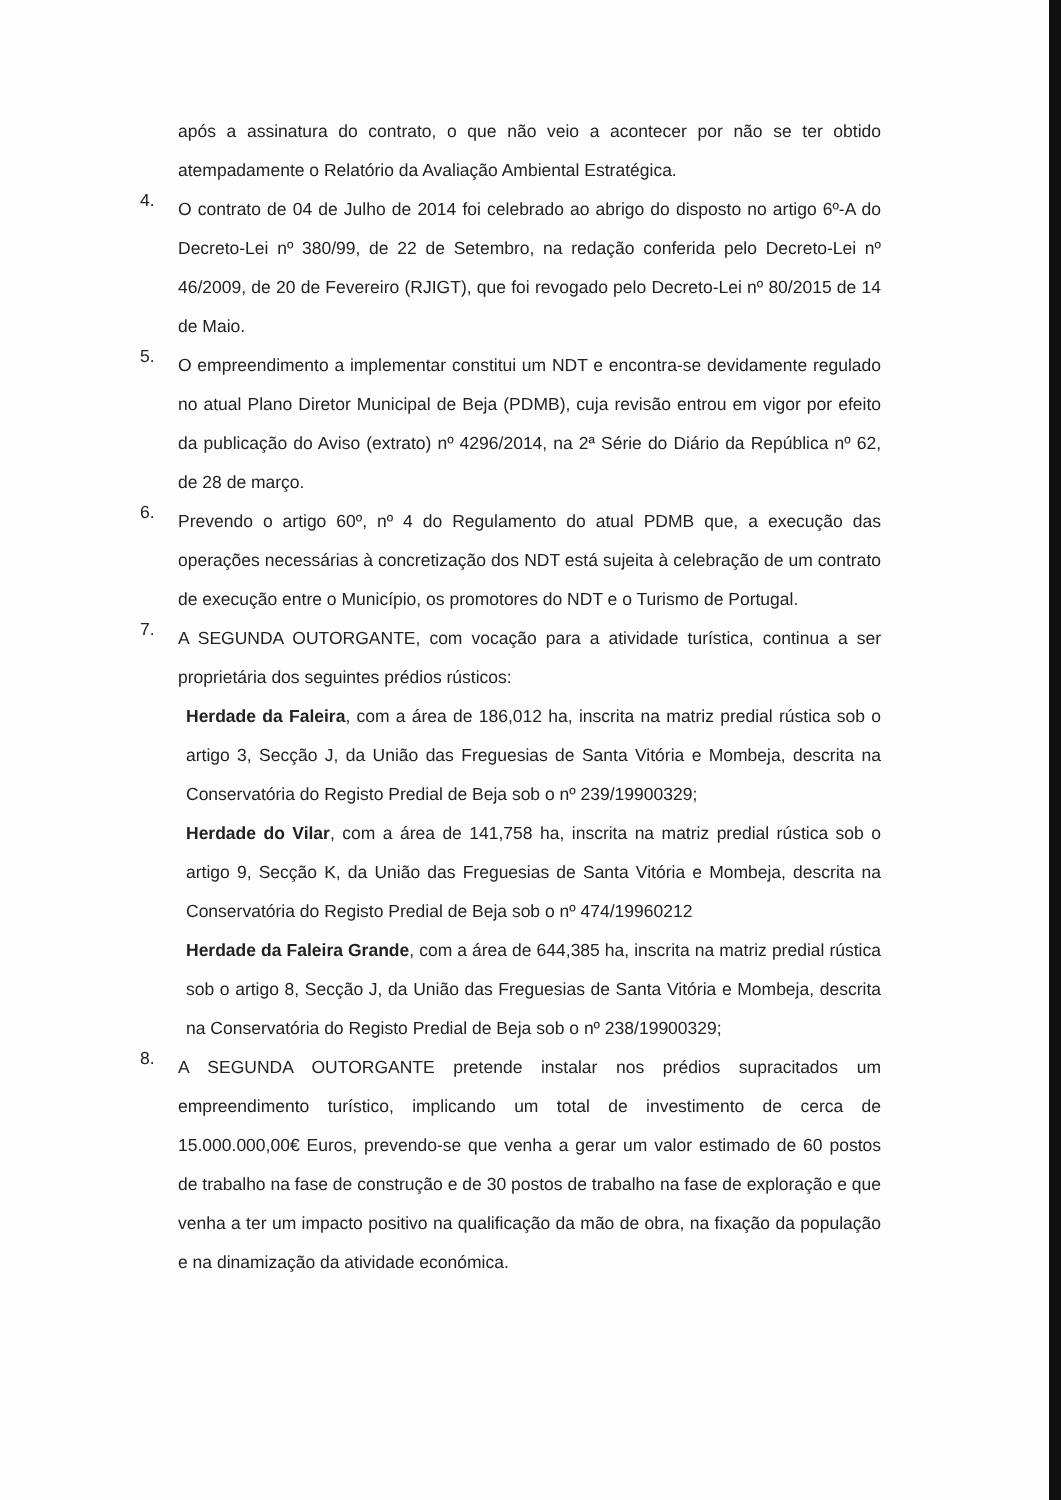após a assinatura do contrato, o que não veio a acontecer por não se ter obtido atempadamente o Relatório da Avaliação Ambiental Estratégica.
4.
O contrato de 04 de Julho de 2014 foi celebrado ao abrigo do disposto no artigo 6º-A do Decreto-Lei nº 380/99, de 22 de Setembro, na redação conferida pelo Decreto-Lei nº 46/2009, de 20 de Fevereiro (RJIGT), que foi revogado pelo Decreto-Lei nº 80/2015 de 14 de Maio.
5.
O empreendimento a implementar constitui um NDT e encontra-se devidamente regulado no atual Plano Diretor Municipal de Beja (PDMB), cuja revisão entrou em vigor por efeito da publicação do Aviso (extrato) nº 4296/2014, na 2ª Série do Diário da República nº 62, de 28 de março.
6.
Prevendo o artigo 60º, nº 4 do Regulamento do atual PDMB que, a execução das operações necessárias à concretização dos NDT está sujeita à celebração de um contrato de execução entre o Município, os promotores do NDT e o Turismo de Portugal.
7.
A SEGUNDA OUTORGANTE, com vocação para a atividade turística, continua a ser proprietária dos seguintes prédios rústicos:
Herdade da Faleira, com a área de 186,012 ha, inscrita na matriz predial rústica sob o artigo 3, Secção J, da União das Freguesias de Santa Vitória e Mombeja, descrita na Conservatória do Registo Predial de Beja sob o nº 239/19900329;
Herdade do Vilar, com a área de 141,758 ha, inscrita na matriz predial rústica sob o artigo 9, Secção K, da União das Freguesias de Santa Vitória e Mombeja, descrita na Conservatória do Registo Predial de Beja sob o nº 474/19960212
Herdade da Faleira Grande, com a área de 644,385 ha, inscrita na matriz predial rústica sob o artigo 8, Secção J, da União das Freguesias de Santa Vitória e Mombeja, descrita na Conservatória do Registo Predial de Beja sob o nº 238/19900329;
8.
A SEGUNDA OUTORGANTE pretende instalar nos prédios supracitados um empreendimento turístico, implicando um total de investimento de cerca de 15.000.000,00€ Euros, prevendo-se que venha a gerar um valor estimado de 60 postos de trabalho na fase de construção e de 30 postos de trabalho na fase de exploração e que venha a ter um impacto positivo na qualificação da mão de obra, na fixação da população e na dinamização da atividade económica.